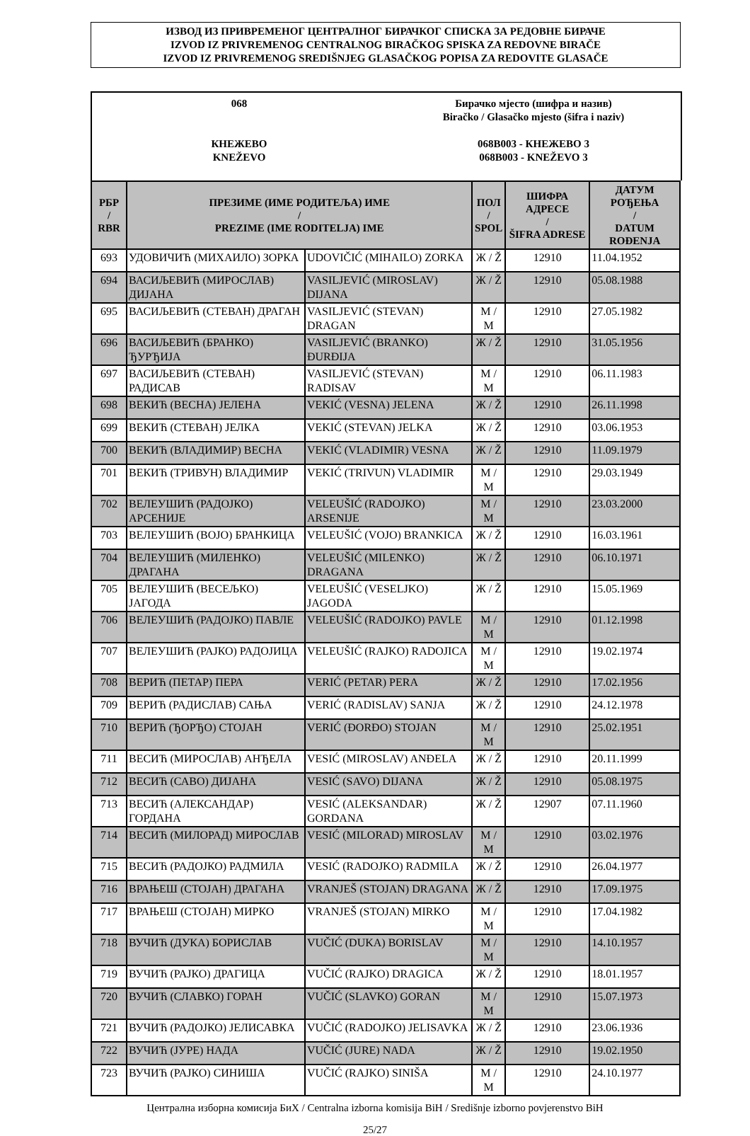ИЗВОД ИЗ ПРИВРЕМЕНОГ ЦЕНТРАЛНОГ БИРАЧКОГ СПИСКА ЗА РЕДОВНЕ БИРАЧЕ
IZVOD IZ PRIVREMENOG CENTRALNOG BIRAČKOG SPISKA ZA REDOVNE BIRAČE
IZVOD IZ PRIVREMENOG SREDIŠNJEG GLASAČKOG POPISA ZA REDOVITE GLASAČE
068
КНЕЖЕВО
KNEŽEVO
Бирачко мјесто (шифра и назив)
Biračko / Glasačko mjesto (šifra i naziv)
068B003 - КНЕЖЕВО 3
068B003 - KNEŽEVO 3
| РБР / RBR | ПРЕЗИМЕ (ИМЕ РОДИТЕЉА) ИМЕ / PREZIME (IME RODITELJA) IME | | ПОЛ / SPOL | ШИФРА АДРЕСЕ / ŠIFRA ADRESE | ДАТУМ РОЂЕЊА / DATUM ROĐENJA |
| --- | --- | --- | --- | --- | --- |
| 693 | УДОВИЧИЋ (МИХАИЛО) ЗОРКА | UDOVIČIĆ (MIHAILO) ZORKA | Ж / Ž | 12910 | 11.04.1952 |
| 694 | ВАСИЉЕВИЋ (МИРОСЛАВ) ДИЈАНА | VASILJEVIĆ (MIROSLAV) DIJANA | Ж / Ž | 12910 | 05.08.1988 |
| 695 | ВАСИЉЕВИЋ (СТЕВАН) ДРАГАН | VASILJEVIĆ (STEVAN) DRAGAN | М / M | 12910 | 27.05.1982 |
| 696 | ВАСИЉЕВИЋ (БРАНКО) ЂУРЂИЈА | VASILJEVIĆ (BRANKO) ĐURĐIJA | Ж / Ž | 12910 | 31.05.1956 |
| 697 | ВАСИЉЕВИЋ (СТЕВАН) РАДИСАВ | VASILJEVIĆ (STEVAN) RADISAV | М / M | 12910 | 06.11.1983 |
| 698 | ВЕКИЋ (ВЕСНА) ЈЕЛЕНА | VEKIĆ (VESNA) JELENA | Ж / Ž | 12910 | 26.11.1998 |
| 699 | ВЕКИЋ (СТЕВАН) ЈЕЛКА | VEKIĆ (STEVAN) JELKA | Ж / Ž | 12910 | 03.06.1953 |
| 700 | ВЕКИЋ (ВЛАДИМИР) ВЕСНА | VEKIĆ (VLADIMIR) VESNA | Ж / Ž | 12910 | 11.09.1979 |
| 701 | ВЕКИЋ (ТРИВУН) ВЛАДИМИР | VEKIĆ (TRIVUN) VLADIMIR | М / M | 12910 | 29.03.1949 |
| 702 | ВЕЛЕУШИЋ (РАДОЈКО) АРСЕНИЈЕ | VELEUŠIĆ (RADOJKO) ARSENIJE | М / M | 12910 | 23.03.2000 |
| 703 | ВЕЛЕУШИЋ (ВОЈО) БРАНКИЦА | VELEUŠIĆ (VOJO) BRANKICA | Ж / Ž | 12910 | 16.03.1961 |
| 704 | ВЕЛЕУШИЋ (МИЛЕНКО) ДРАГАНА | VELEUŠIĆ (MILENKO) DRAGANA | Ж / Ž | 12910 | 06.10.1971 |
| 705 | ВЕЛЕУШИЋ (ВЕСЕЉКО) ЈАГОДА | VELEUŠIĆ (VESELJKO) JAGODA | Ж / Ž | 12910 | 15.05.1969 |
| 706 | ВЕЛЕУШИЋ (РАДОЈКО) ПАВЛЕ | VELEUŠIĆ (RADOJKO) PAVLE | М / M | 12910 | 01.12.1998 |
| 707 | ВЕЛЕУШИЋ (РАЈКО) РАДОЈИЦА | VELEUŠIĆ (RAJKO) RADOJICA | М / M | 12910 | 19.02.1974 |
| 708 | ВЕРИЋ (ПЕТАР) ПЕРА | VERIĆ (PETAR) PERA | Ж / Ž | 12910 | 17.02.1956 |
| 709 | ВЕРИЋ (РАДИСЛАВ) САЊА | VERIĆ (RADISLAV) SANJA | Ж / Ž | 12910 | 24.12.1978 |
| 710 | ВЕРИЋ (ЂОРЂО) СТОЈАН | VERIĆ (ĐORĐO) STOJAN | М / M | 12910 | 25.02.1951 |
| 711 | ВЕСИЋ (МИРОСЛАВ) АНЂЕЛА | VESIĆ (MIROSLAV) ANĐELA | Ж / Ž | 12910 | 20.11.1999 |
| 712 | ВЕСИЋ (САВО) ДИЈАНА | VESIĆ (SAVO) DIJANA | Ж / Ž | 12910 | 05.08.1975 |
| 713 | ВЕСИЋ (АЛЕКСАНДАР) ГОРДАНА | VESIĆ (ALEKSANDAR) GORDANA | Ж / Ž | 12907 | 07.11.1960 |
| 714 | ВЕСИЋ (МИЛОРАД) МИРОСЛАВ | VESIĆ (MILORAD) MIROSLAV | М / M | 12910 | 03.02.1976 |
| 715 | ВЕСИЋ (РАДОЈКО) РАДМИЛА | VESIĆ (RADOJKO) RADMILA | Ж / Ž | 12910 | 26.04.1977 |
| 716 | ВРАЊЕШ (СТОЈАН) ДРАГАНА | VRANJEŠ (STOJAN) DRAGANA | Ж / Ž | 12910 | 17.09.1975 |
| 717 | ВРАЊЕШ (СТОЈАН) МИРКО | VRANJEŠ (STOJAN) MIRKO | М / M | 12910 | 17.04.1982 |
| 718 | ВУЧИЋ (ДУКА) БОРИСЛАВ | VUČIĆ (DUKA) BORISLAV | М / M | 12910 | 14.10.1957 |
| 719 | ВУЧИЋ (РАЈКО) ДРАГИЦА | VUČIĆ (RAJKO) DRAGICA | Ж / Ž | 12910 | 18.01.1957 |
| 720 | ВУЧИЋ (СЛАВКО) ГОРАН | VUČIĆ (SLAVKO) GORAN | М / M | 12910 | 15.07.1973 |
| 721 | ВУЧИЋ (РАДОЈКО) ЈЕЛИСАВКА | VUČIĆ (RADOJKO) JELISAVKA | Ж / Ž | 12910 | 23.06.1936 |
| 722 | ВУЧИЋ (ЈУРЕ) НАДА | VUČIĆ (JURE) NADA | Ж / Ž | 12910 | 19.02.1950 |
| 723 | ВУЧИЋ (РАЈКО) СИНИША | VUČIĆ (RAJKO) SINIŠA | М / M | 12910 | 24.10.1977 |
Централна изборна комисија БиХ / Centralna izborna komisija BiH / Središnje izborno povjerenstvo BiH
25/27